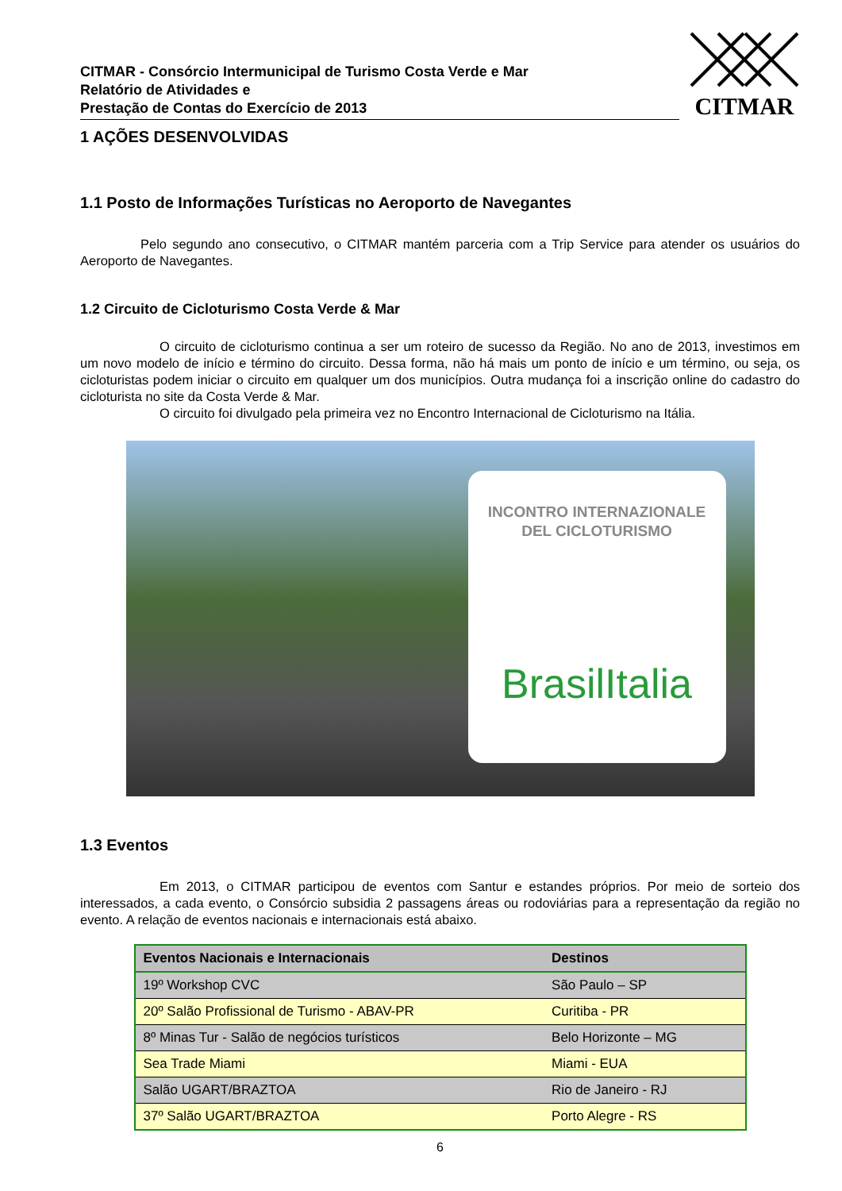CITMAR - Consórcio Intermunicipal de Turismo Costa Verde e Mar
Relatório de Atividades e
Prestação de Contas do Exercício de 2013
CITMAR
1 AÇÕES DESENVOLVIDAS
1.1 Posto de Informações Turísticas no Aeroporto de Navegantes
Pelo segundo ano consecutivo, o CITMAR mantém parceria com a Trip Service para atender os usuários do Aeroporto de Navegantes.
1.2 Circuito de Cicloturismo Costa Verde & Mar
O circuito de cicloturismo continua a ser um roteiro de sucesso da Região. No ano de 2013, investimos em um novo modelo de início e término do circuito. Dessa forma, não há mais um ponto de início e um término, ou seja, os cicloturistas podem iniciar o circuito em qualquer um dos municípios. Outra mudança foi a inscrição online do cadastro do cicloturista no site da Costa Verde & Mar.
O circuito foi divulgado pela primeira vez no Encontro Internacional de Cicloturismo na Itália.
INCONTRO INTERNAZIONALE
DEL CICLOTURISMO
BrasilItalia
1.3 Eventos
Em 2013, o CITMAR participou de eventos com Santur e estandes próprios. Por meio de sorteio dos interessados, a cada evento, o Consórcio subsidia 2 passagens áreas ou rodoviárias para a representação da região no evento. A relação de eventos nacionais e internacionais está abaixo.
| Eventos Nacionais e Internacionais | Destinos |
| --- | --- |
| 19º Workshop CVC | São Paulo – SP |
| 20º Salão Profissional de Turismo - ABAV-PR | Curitiba - PR |
| 8º Minas Tur - Salão de negócios turísticos | Belo Horizonte – MG |
| Sea Trade Miami | Miami - EUA |
| Salão UGART/BRAZTOA | Rio de Janeiro - RJ |
| 37º Salão UGART/BRAZTOA | Porto Alegre - RS |
6